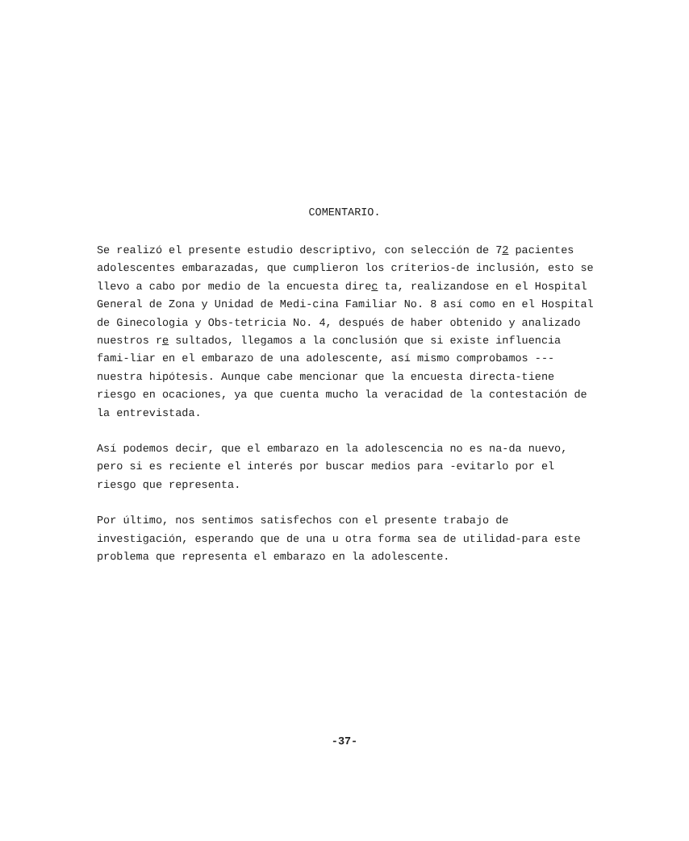COMENTARIO.
Se realizó el presente estudio descriptivo, con selección de 72 pacientes adolescentes embarazadas, que cumplieron los críterios-de inclusión, esto se llevo a cabo por medio de la encuesta direc ta, realizandose en el Hospital General de Zona y Unidad de Medi-cina Familiar No. 8 así como en el Hospital de Ginecologia y Obs-tetricia No. 4, después de haber obtenido y analizado nuestros re sultados, llegamos a la conclusión que si existe influencia fami-liar en el embarazo de una adolescente, así mismo comprobamos --- nuestra hipótesis. Aunque cabe mencionar que la encuesta directa-tiene riesgo en ocaciones, ya que cuenta mucho la veracidad de la contestación de la entrevistada.
Así podemos decir, que el embarazo en la adolescencia no es na-da nuevo, pero si es reciente el interés por buscar medios para -evitarlo por el riesgo que representa.
Por último, nos sentimos satisfechos con el presente trabajo de investigación, esperando que de una u otra forma sea de utilidad-para este problema que representa el embarazo en la adolescente.
-37-